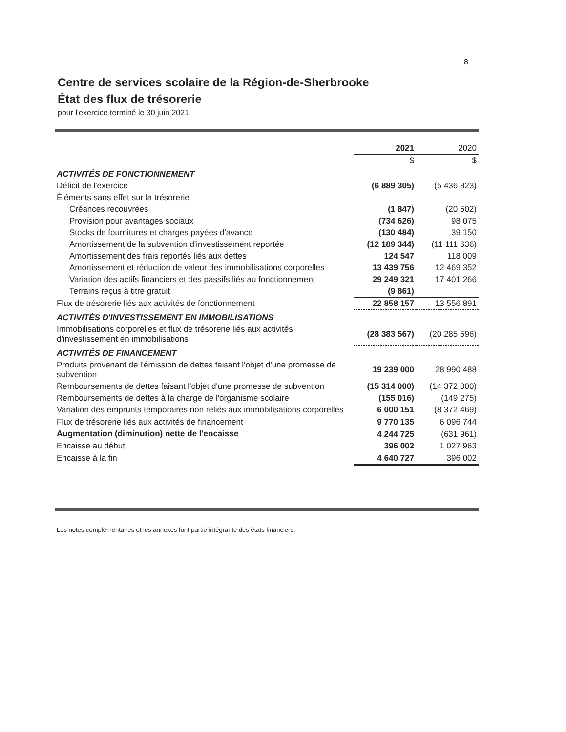8
Centre de services scolaire de la Région-de-Sherbrooke
État des flux de trésorerie
pour l'exercice terminé le 30 juin 2021
| | 2021 | 2020 |
| --- | --- | --- |
| | $ | $ |
| ACTIVITÉS DE FONCTIONNEMENT | | |
| Déficit de l'exercice | (6 889 305) | (5 436 823) |
| Éléments sans effet sur la trésorerie | | |
| Créances recouvrées | (1 847) | (20 502) |
| Provision pour avantages sociaux | (734 626) | 98 075 |
| Stocks de fournitures et charges payées d'avance | (130 484) | 39 150 |
| Amortissement de la subvention d'investissement reportée | (12 189 344) | (11 111 636) |
| Amortissement des frais reportés liés aux dettes | 124 547 | 118 009 |
| Amortissement et réduction de valeur des immobilisations corporelles | 13 439 756 | 12 469 352 |
| Variation des actifs financiers et des passifs liés au fonctionnement | 29 249 321 | 17 401 266 |
| Terrains reçus à titre gratuit | (9 861) | |
| Flux de trésorerie liés aux activités de fonctionnement | 22 858 157 | 13 556 891 |
| ACTIVITÉS D'INVESTISSEMENT EN IMMOBILISATIONS | | |
| Immobilisations corporelles et flux de trésorerie liés aux activités d'investissement en immobilisations | (28 383 567) | (20 285 596) |
| ACTIVITÉS DE FINANCEMENT | | |
| Produits provenant de l'émission de dettes faisant l'objet d'une promesse de subvention | 19 239 000 | 28 990 488 |
| Remboursements de dettes faisant l'objet d'une promesse de subvention | (15 314 000) | (14 372 000) |
| Remboursements de dettes à la charge de l'organisme scolaire | (155 016) | (149 275) |
| Variation des emprunts temporaires non reliés aux immobilisations corporelles | 6 000 151 | (8 372 469) |
| Flux de trésorerie liés aux activités de financement | 9 770 135 | 6 096 744 |
| Augmentation (diminution) nette de l'encaisse | 4 244 725 | (631 961) |
| Encaisse au début | 396 002 | 1 027 963 |
| Encaisse à la fin | 4 640 727 | 396 002 |
Les notes complémentaires et les annexes font partie intégrante des états financiers.